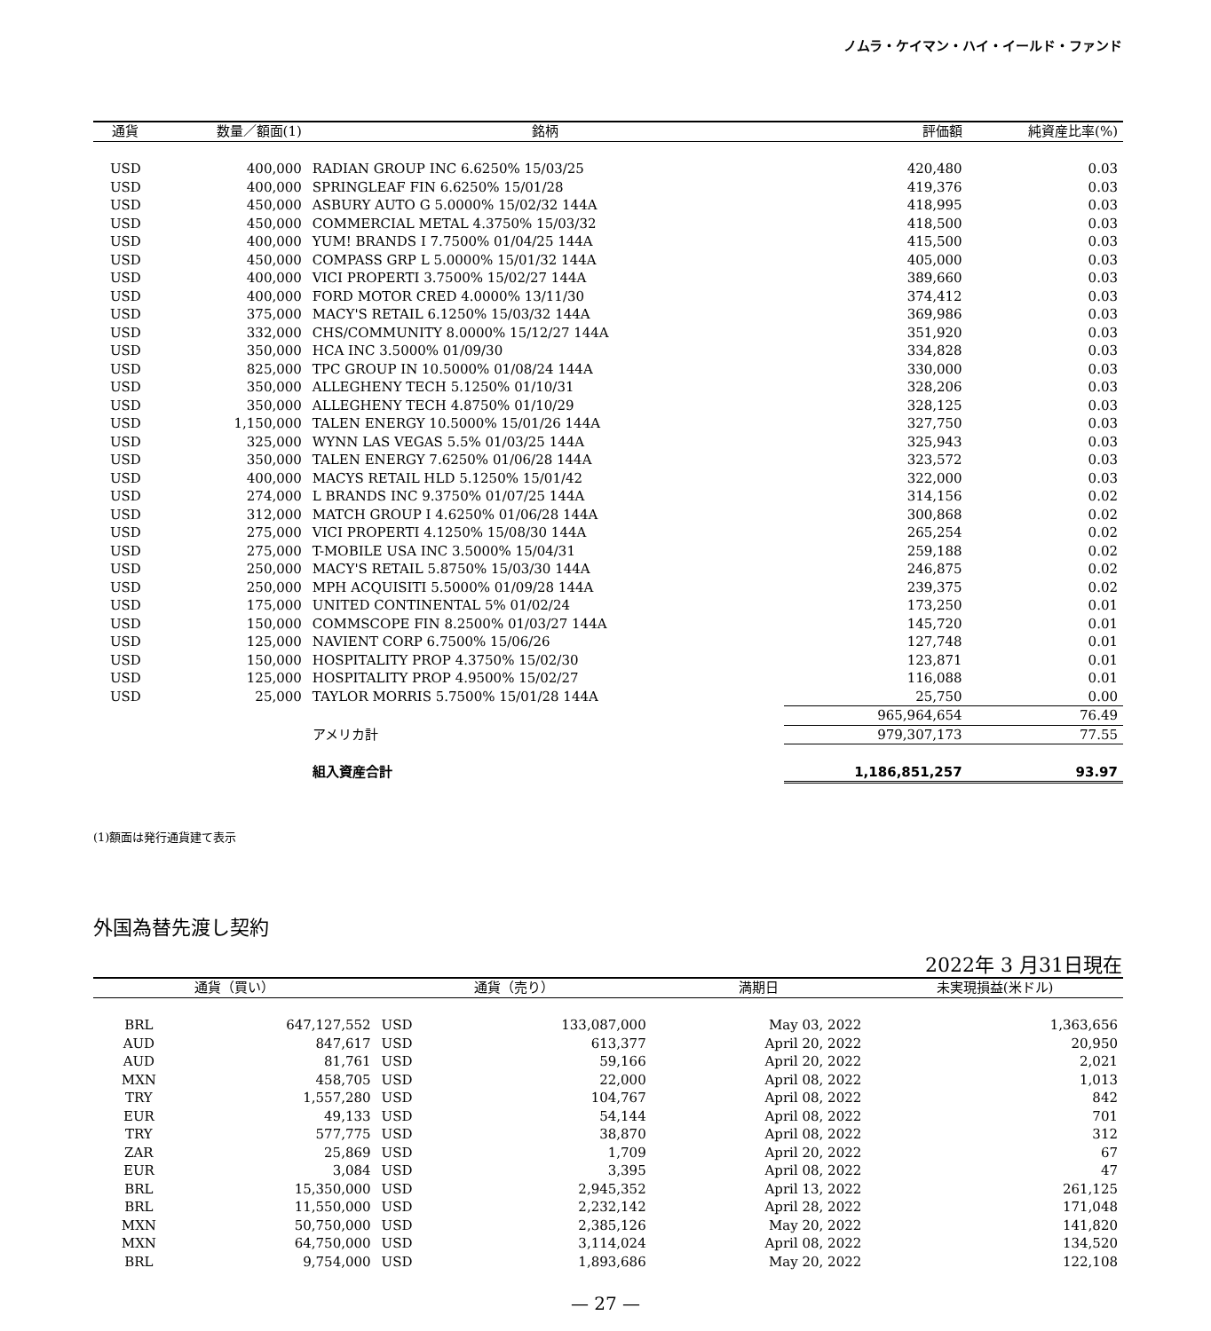ノムラ・ケイマン・ハイ・イールド・ファンド
| 通貨 | 数量／額面(1) | 銘柄 | 評価額 | 純資産比率(%) |
| --- | --- | --- | --- | --- |
| USD | 400,000 | RADIAN GROUP INC 6.6250% 15/03/25 | 420,480 | 0.03 |
| USD | 400,000 | SPRINGLEAF FIN 6.6250% 15/01/28 | 419,376 | 0.03 |
| USD | 450,000 | ASBURY AUTO G 5.0000% 15/02/32 144A | 418,995 | 0.03 |
| USD | 450,000 | COMMERCIAL METAL 4.3750% 15/03/32 | 418,500 | 0.03 |
| USD | 400,000 | YUM! BRANDS I 7.7500% 01/04/25 144A | 415,500 | 0.03 |
| USD | 450,000 | COMPASS GRP L 5.0000% 15/01/32 144A | 405,000 | 0.03 |
| USD | 400,000 | VICI PROPERTI 3.7500% 15/02/27 144A | 389,660 | 0.03 |
| USD | 400,000 | FORD MOTOR CRED 4.0000% 13/11/30 | 374,412 | 0.03 |
| USD | 375,000 | MACY'S RETAIL 6.1250% 15/03/32 144A | 369,986 | 0.03 |
| USD | 332,000 | CHS/COMMUNITY 8.0000% 15/12/27 144A | 351,920 | 0.03 |
| USD | 350,000 | HCA INC 3.5000% 01/09/30 | 334,828 | 0.03 |
| USD | 825,000 | TPC GROUP IN 10.5000% 01/08/24 144A | 330,000 | 0.03 |
| USD | 350,000 | ALLEGHENY TECH 5.1250% 01/10/31 | 328,206 | 0.03 |
| USD | 350,000 | ALLEGHENY TECH 4.8750% 01/10/29 | 328,125 | 0.03 |
| USD | 1,150,000 | TALEN ENERGY 10.5000% 15/01/26 144A | 327,750 | 0.03 |
| USD | 325,000 | WYNN LAS VEGAS 5.5% 01/03/25 144A | 325,943 | 0.03 |
| USD | 350,000 | TALEN ENERGY 7.6250% 01/06/28 144A | 323,572 | 0.03 |
| USD | 400,000 | MACYS RETAIL HLD 5.1250% 15/01/42 | 322,000 | 0.03 |
| USD | 274,000 | L BRANDS INC 9.3750% 01/07/25 144A | 314,156 | 0.02 |
| USD | 312,000 | MATCH GROUP I 4.6250% 01/06/28 144A | 300,868 | 0.02 |
| USD | 275,000 | VICI PROPERTI 4.1250% 15/08/30 144A | 265,254 | 0.02 |
| USD | 275,000 | T-MOBILE USA INC 3.5000% 15/04/31 | 259,188 | 0.02 |
| USD | 250,000 | MACY'S RETAIL 5.8750% 15/03/30 144A | 246,875 | 0.02 |
| USD | 250,000 | MPH ACQUISITI 5.5000% 01/09/28 144A | 239,375 | 0.02 |
| USD | 175,000 | UNITED CONTINENTAL 5% 01/02/24 | 173,250 | 0.01 |
| USD | 150,000 | COMMSCOPE FIN 8.2500% 01/03/27 144A | 145,720 | 0.01 |
| USD | 125,000 | NAVIENT CORP 6.7500% 15/06/26 | 127,748 | 0.01 |
| USD | 150,000 | HOSPITALITY PROP 4.3750% 15/02/30 | 123,871 | 0.01 |
| USD | 125,000 | HOSPITALITY PROP 4.9500% 15/02/27 | 116,088 | 0.01 |
| USD | 25,000 | TAYLOR MORRIS 5.7500% 15/01/28 144A | 25,750 | 0.00 |
| | | | 965,964,654 | 76.49 |
| | | アメリカ計 | 979,307,173 | 77.55 |
| | | 組入資産合計 | 1,186,851,257 | 93.97 |
(1)額面は発行通貨建て表示
外国為替先渡し契約
2022年 3 月31日現在
| 通貨（買い） | | 通貨（売り） | | 満期日 | 未実現損益(米ドル) |
| --- | --- | --- | --- | --- | --- |
| BRL | 647,127,552 | USD | 133,087,000 | May 03, 2022 | 1,363,656 |
| AUD | 847,617 | USD | 613,377 | April 20, 2022 | 20,950 |
| AUD | 81,761 | USD | 59,166 | April 20, 2022 | 2,021 |
| MXN | 458,705 | USD | 22,000 | April 08, 2022 | 1,013 |
| TRY | 1,557,280 | USD | 104,767 | April 08, 2022 | 842 |
| EUR | 49,133 | USD | 54,144 | April 08, 2022 | 701 |
| TRY | 577,775 | USD | 38,870 | April 08, 2022 | 312 |
| ZAR | 25,869 | USD | 1,709 | April 20, 2022 | 67 |
| EUR | 3,084 | USD | 3,395 | April 08, 2022 | 47 |
| BRL | 15,350,000 | USD | 2,945,352 | April 13, 2022 | 261,125 |
| BRL | 11,550,000 | USD | 2,232,142 | April 28, 2022 | 171,048 |
| MXN | 50,750,000 | USD | 2,385,126 | May 20, 2022 | 141,820 |
| MXN | 64,750,000 | USD | 3,114,024 | April 08, 2022 | 134,520 |
| BRL | 9,754,000 | USD | 1,893,686 | May 20, 2022 | 122,108 |
— 27 —